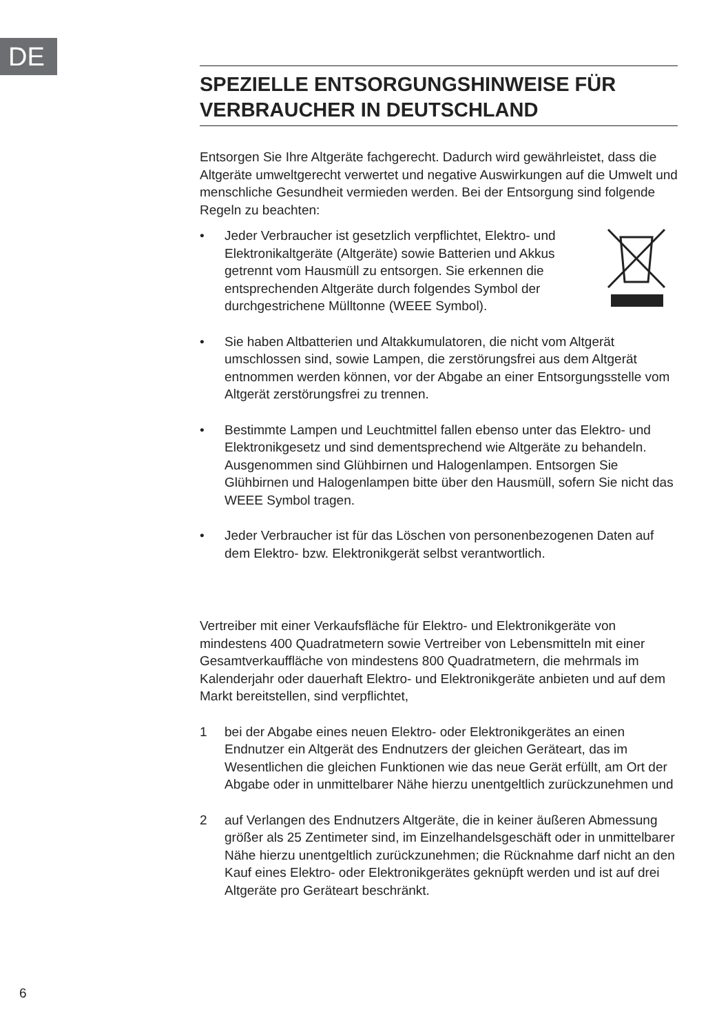DE
SPEZIELLE ENTSORGUNGSHINWEISE FÜR VERBRAUCHER IN DEUTSCHLAND
Entsorgen Sie Ihre Altgeräte fachgerecht. Dadurch wird gewährleistet, dass die Altgeräte umweltgerecht verwertet und negative Auswirkungen auf die Umwelt und menschliche Gesundheit vermieden werden. Bei der Entsorgung sind folgende Regeln zu beachten:
• Jeder Verbraucher ist gesetzlich verpflichtet, Elektro- und Elektronikaltgeräte (Altgeräte) sowie Batterien und Akkus getrennt vom Hausmüll zu entsorgen. Sie erkennen die entsprechenden Altgeräte durch folgendes Symbol der durchgestrichene Mülltonne (WEEE Symbol).
• Sie haben Altbatterien und Altakkumulatoren, die nicht vom Altgerät umschlossen sind, sowie Lampen, die zerstörungsfrei aus dem Altgerät entnommen werden können, vor der Abgabe an einer Entsorgungsstelle vom Altgerät zerstörungsfrei zu trennen.
• Bestimmte Lampen und Leuchtmittel fallen ebenso unter das Elektro- und Elektronikgesetz und sind dementsprechend wie Altgeräte zu behandeln. Ausgenommen sind Glühbirnen und Halogenlampen. Entsorgen Sie Glühbirnen und Halogenlampen bitte über den Hausmüll, sofern Sie nicht das WEEE Symbol tragen.
• Jeder Verbraucher ist für das Löschen von personenbezogenen Daten auf dem Elektro- bzw. Elektronikgerät selbst verantwortlich.
Vertreiber mit einer Verkaufsfläche für Elektro- und Elektronikgeräte von mindestens 400 Quadratmetern sowie Vertreiber von Lebensmitteln mit einer Gesamtverkauffläche von mindestens 800 Quadratmetern, die mehrmals im Kalenderjahr oder dauerhaft Elektro- und Elektronikgeräte anbieten und auf dem Markt bereitstellen, sind verpflichtet,
1 bei der Abgabe eines neuen Elektro- oder Elektronikgerätes an einen Endnutzer ein Altgerät des Endnutzers der gleichen Geräteart, das im Wesentlichen die gleichen Funktionen wie das neue Gerät erfüllt, am Ort der Abgabe oder in unmittelbarer Nähe hierzu unentgeltlich zurückzunehmen und
2 auf Verlangen des Endnutzers Altgeräte, die in keiner äußeren Abmessung größer als 25 Zentimeter sind, im Einzelhandelsgeschäft oder in unmittelbarer Nähe hierzu unentgeltlich zurückzunehmen; die Rücknahme darf nicht an den Kauf eines Elektro- oder Elektronikgerätes geknüpft werden und ist auf drei Altgeräte pro Geräteart beschränkt.
6